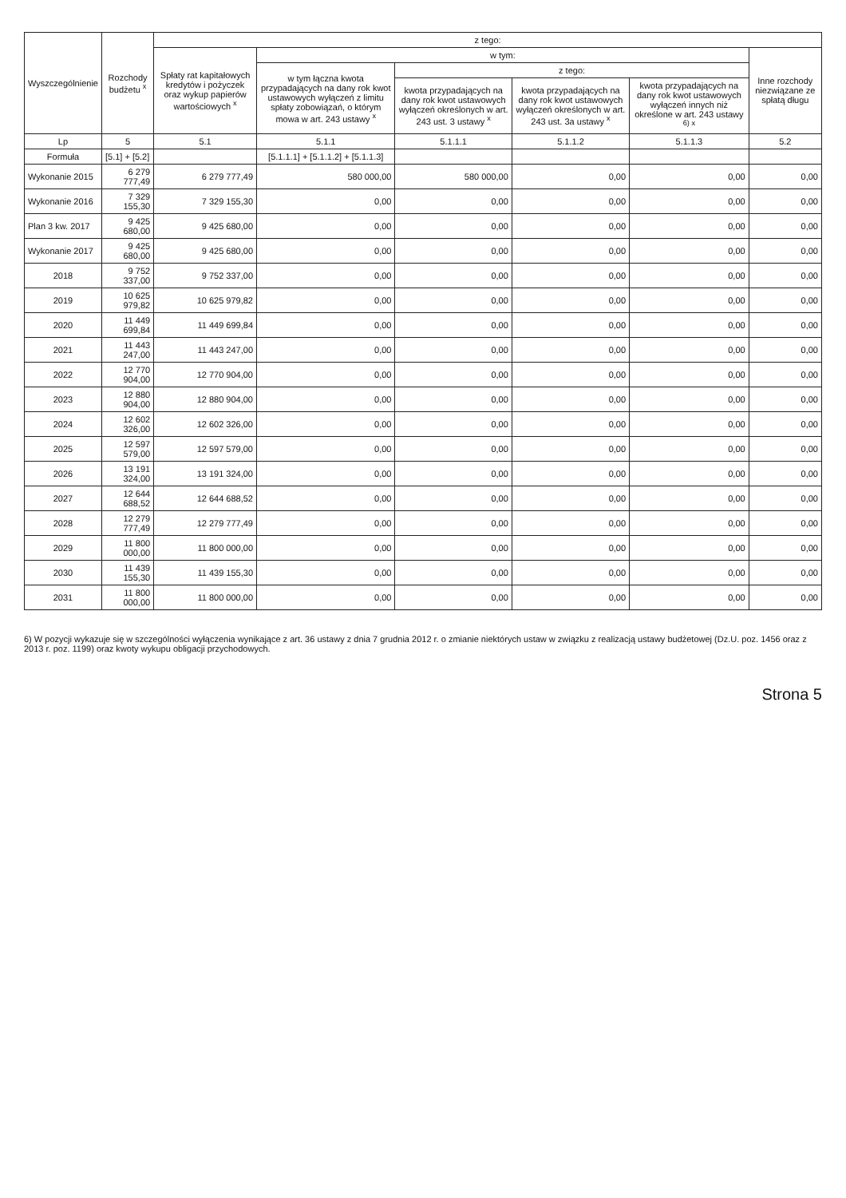| Wyszczególnienie | Rozchody budżetu <sup>x</sup> | z tego: | | | | | |
| --- | --- | --- | --- | --- | --- | --- | --- |
| | | Spłaty rat kapitałowych kredytów i pożyczek oraz wykup papierów wartościowych <sup>x</sup> | w tym: | | | | Inne rozchody niezwiązane ze spłatą długu |
| | | | w tym łączna kwota przypadających na dany rok kwot ustawowych wyłączeń z limitu spłaty zobowiązań, o którym mowa w art. 243 ustawy <sup>x</sup> | z tego: | | | |
| | | | | kwota przypadających na dany rok kwot ustawowych wyłączeń określonych w art. 243 ust. 3 ustawy <sup>x</sup> | kwota przypadających na dany rok kwot ustawowych wyłączeń określonych w art. 243 ust. 3a ustawy <sup>x</sup> | kwota przypadających na dany rok kwot ustawowych wyłączeń innych niż określone w art. 243 ustawy <sup>6) x</sup> | |
| Lp | 5 | 5.1 | 5.1.1 | 5.1.1.1 | 5.1.1.2 | 5.1.1.3 | 5.2 |
| Formuła | [5.1] + [5.2] | | [5.1.1.1] + [5.1.1.2] + [5.1.1.3] | | | | |
| Wykonanie 2015 | 6 279 777,49 | 6 279 777,49 | 580 000,00 | 580 000,00 | 0,00 | 0,00 | 0,00 |
| Wykonanie 2016 | 7 329 155,30 | 7 329 155,30 | 0,00 | 0,00 | 0,00 | 0,00 | 0,00 |
| Plan 3 kw. 2017 | 9 425 680,00 | 9 425 680,00 | 0,00 | 0,00 | 0,00 | 0,00 | 0,00 |
| Wykonanie 2017 | 9 425 680,00 | 9 425 680,00 | 0,00 | 0,00 | 0,00 | 0,00 | 0,00 |
| 2018 | 9 752 337,00 | 9 752 337,00 | 0,00 | 0,00 | 0,00 | 0,00 | 0,00 |
| 2019 | 10 625 979,82 | 10 625 979,82 | 0,00 | 0,00 | 0,00 | 0,00 | 0,00 |
| 2020 | 11 449 699,84 | 11 449 699,84 | 0,00 | 0,00 | 0,00 | 0,00 | 0,00 |
| 2021 | 11 443 247,00 | 11 443 247,00 | 0,00 | 0,00 | 0,00 | 0,00 | 0,00 |
| 2022 | 12 770 904,00 | 12 770 904,00 | 0,00 | 0,00 | 0,00 | 0,00 | 0,00 |
| 2023 | 12 880 904,00 | 12 880 904,00 | 0,00 | 0,00 | 0,00 | 0,00 | 0,00 |
| 2024 | 12 602 326,00 | 12 602 326,00 | 0,00 | 0,00 | 0,00 | 0,00 | 0,00 |
| 2025 | 12 597 579,00 | 12 597 579,00 | 0,00 | 0,00 | 0,00 | 0,00 | 0,00 |
| 2026 | 13 191 324,00 | 13 191 324,00 | 0,00 | 0,00 | 0,00 | 0,00 | 0,00 |
| 2027 | 12 644 688,52 | 12 644 688,52 | 0,00 | 0,00 | 0,00 | 0,00 | 0,00 |
| 2028 | 12 279 777,49 | 12 279 777,49 | 0,00 | 0,00 | 0,00 | 0,00 | 0,00 |
| 2029 | 11 800 000,00 | 11 800 000,00 | 0,00 | 0,00 | 0,00 | 0,00 | 0,00 |
| 2030 | 11 439 155,30 | 11 439 155,30 | 0,00 | 0,00 | 0,00 | 0,00 | 0,00 |
| 2031 | 11 800 000,00 | 11 800 000,00 | 0,00 | 0,00 | 0,00 | 0,00 | 0,00 |
6) W pozycji wykazuje się w szczególności wyłączenia wynikające z art. 36 ustawy z dnia 7 grudnia 2012 r. o zmianie niektórych ustaw w związku z realizacją ustawy budżetowej (Dz.U. poz. 1456 oraz z 2013 r. poz. 1199) oraz kwoty wykupu obligacji przychodowych.
Strona 5